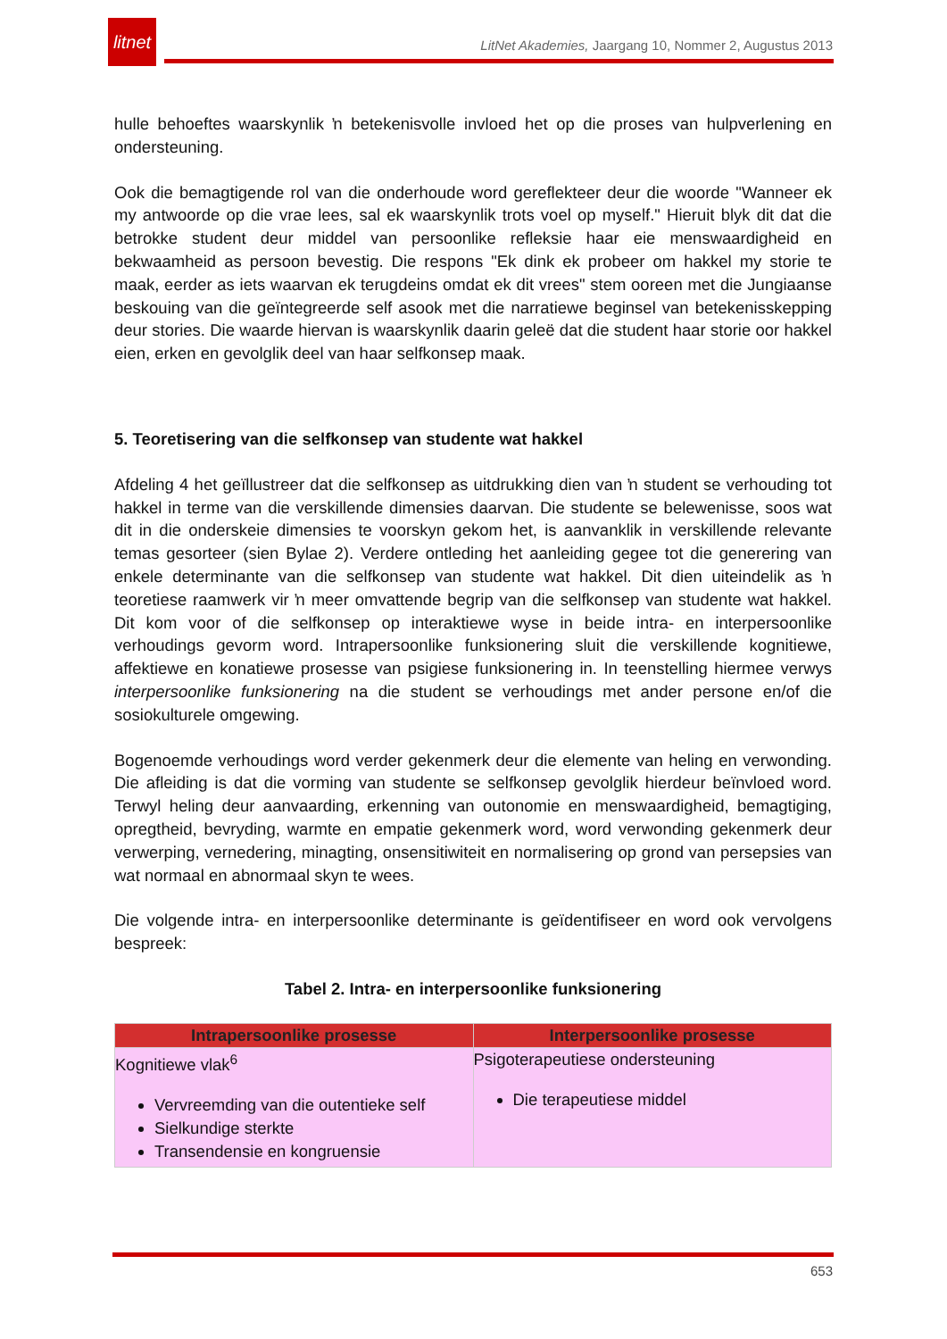litnet
LitNet Akademies, Jaargang 10, Nommer 2, Augustus 2013
hulle behoeftes waarskynlik ŉ betekenisvolle invloed het op die proses van hulpverlening en ondersteuning.
Ook die bemagtigende rol van die onderhoude word gereflekteer deur die woorde "Wanneer ek my antwoorde op die vrae lees, sal ek waarskynlik trots voel op myself." Hieruit blyk dit dat die betrokke student deur middel van persoonlike refleksie haar eie menswaardigheid en bekwaamheid as persoon bevestig. Die respons "Ek dink ek probeer om hakkel my storie te maak, eerder as iets waarvan ek terugdeins omdat ek dit vrees" stem ooreen met die Jungiaanse beskouing van die geïntegreerde self asook met die narratiewe beginsel van betekenisskepping deur stories. Die waarde hiervan is waarskynlik daarin geleë dat die student haar storie oor hakkel eien, erken en gevolglik deel van haar selfkonsep maak.
5. Teoretisering van die selfkonsep van studente wat hakkel
Afdeling 4 het geïllustreer dat die selfkonsep as uitdrukking dien van ŉ student se verhouding tot hakkel in terme van die verskillende dimensies daarvan. Die studente se belewenisse, soos wat dit in die onderskeie dimensies te voorskyn gekom het, is aanvanklik in verskillende relevante temas gesorteer (sien Bylae 2). Verdere ontleding het aanleiding gegee tot die generering van enkele determinante van die selfkonsep van studente wat hakkel. Dit dien uiteindelik as ŉ teoretiese raamwerk vir ŉ meer omvattende begrip van die selfkonsep van studente wat hakkel. Dit kom voor of die selfkonsep op interaktiewe wyse in beide intra- en interpersoonlike verhoudings gevorm word. Intrapersoonlike funksionering sluit die verskillende kognitiewe, affektiewe en konatiewe prosesse van psigiese funksionering in. In teenstelling hiermee verwys interpersoonlike funksionering na die student se verhoudings met ander persone en/of die sosiokulturele omgewing.
Bogenoemde verhoudings word verder gekenmerk deur die elemente van heling en verwonding. Die afleiding is dat die vorming van studente se selfkonsep gevolglik hierdeur beïnvloed word. Terwyl heling deur aanvaarding, erkenning van outonomie en menswaardigheid, bemagtiging, opregtheid, bevryding, warmte en empatie gekenmerk word, word verwonding gekenmerk deur verwerping, vernedering, minagting, onsensitiwiteit en normalisering op grond van persepsies van wat normaal en abnormaal skyn te wees.
Die volgende intra- en interpersoonlike determinante is geïdentifiseer en word ook vervolgens bespreek:
Tabel 2. Intra- en interpersoonlike funksionering
| Intrapersoonlike prosesse | Interpersoonlike prosesse |
| --- | --- |
| Kognitiewe vlak<sup>6</sup> Vervreemding van die outentieke self Sielkundige sterkte Transendensie en kongruensie | Psigoterapeutiese ondersteuning Die terapeutiese middel |
653